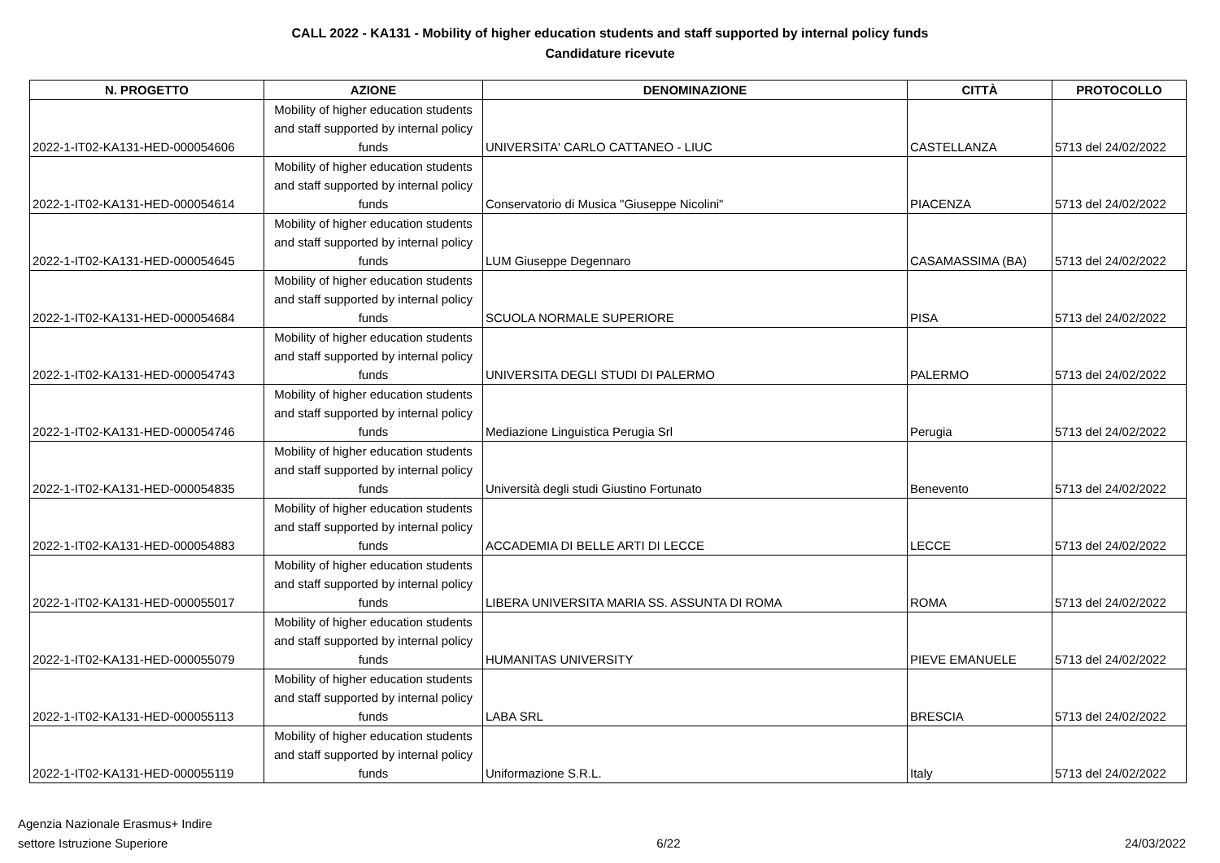CALL 2022 - KA131 - Mobility of higher education students and staff supported by internal policy funds
Candidature ricevute
| N. PROGETTO | AZIONE | DENOMINAZIONE | CITTÀ | PROTOCOLLO |
| --- | --- | --- | --- | --- |
| 2022-1-IT02-KA131-HED-000054606 | Mobility of higher education students and staff supported by internal policy funds | UNIVERSITA' CARLO CATTANEO - LIUC | CASTELLANZA | 5713 del 24/02/2022 |
| 2022-1-IT02-KA131-HED-000054614 | Mobility of higher education students and staff supported by internal policy funds | Conservatorio di Musica "Giuseppe Nicolini" | PIACENZA | 5713 del 24/02/2022 |
| 2022-1-IT02-KA131-HED-000054645 | Mobility of higher education students and staff supported by internal policy funds | LUM Giuseppe Degennaro | CASAMASSIMA (BA) | 5713 del 24/02/2022 |
| 2022-1-IT02-KA131-HED-000054684 | Mobility of higher education students and staff supported by internal policy funds | SCUOLA NORMALE SUPERIORE | PISA | 5713 del 24/02/2022 |
| 2022-1-IT02-KA131-HED-000054743 | Mobility of higher education students and staff supported by internal policy funds | UNIVERSITA DEGLI STUDI DI PALERMO | PALERMO | 5713 del 24/02/2022 |
| 2022-1-IT02-KA131-HED-000054746 | Mobility of higher education students and staff supported by internal policy funds | Mediazione Linguistica Perugia Srl | Perugia | 5713 del 24/02/2022 |
| 2022-1-IT02-KA131-HED-000054835 | Mobility of higher education students and staff supported by internal policy funds | Università degli studi Giustino Fortunato | Benevento | 5713 del 24/02/2022 |
| 2022-1-IT02-KA131-HED-000054883 | Mobility of higher education students and staff supported by internal policy funds | ACCADEMIA DI BELLE ARTI DI LECCE | LECCE | 5713 del 24/02/2022 |
| 2022-1-IT02-KA131-HED-000055017 | Mobility of higher education students and staff supported by internal policy funds | LIBERA UNIVERSITA MARIA SS. ASSUNTA DI ROMA | ROMA | 5713 del 24/02/2022 |
| 2022-1-IT02-KA131-HED-000055079 | Mobility of higher education students and staff supported by internal policy funds | HUMANITAS UNIVERSITY | PIEVE EMANUELE | 5713 del 24/02/2022 |
| 2022-1-IT02-KA131-HED-000055113 | Mobility of higher education students and staff supported by internal policy funds | LABA SRL | BRESCIA | 5713 del 24/02/2022 |
| 2022-1-IT02-KA131-HED-000055119 | Mobility of higher education students and staff supported by internal policy funds | Uniformazione S.R.L. | Italy | 5713 del 24/02/2022 |
Agenzia Nazionale Erasmus+ Indire
settore Istruzione Superiore
6/22
24/03/2022